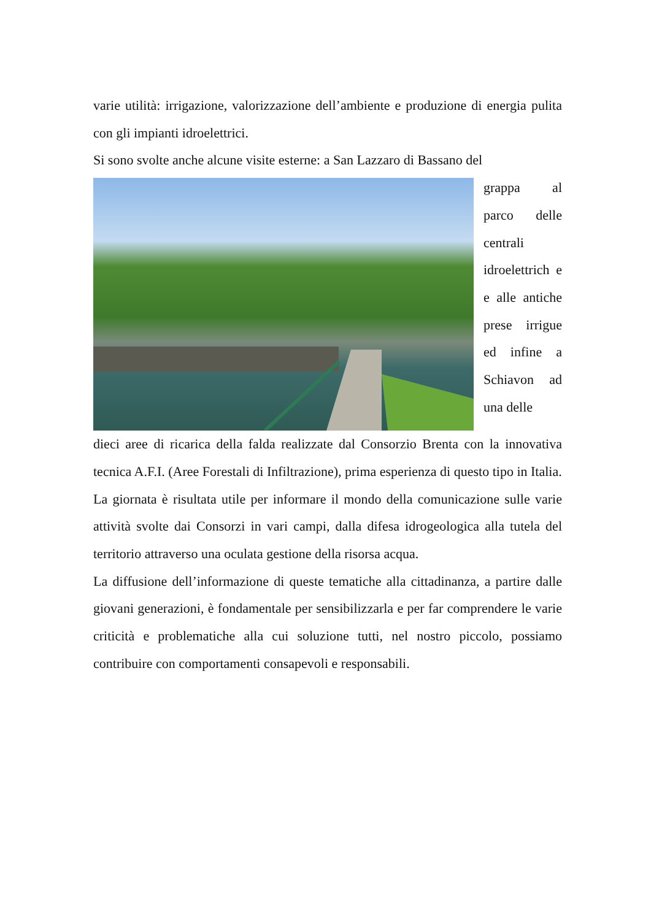varie utilità: irrigazione, valorizzazione dell’ambiente e produzione di energia pulita con gli impianti idroelettrici.
Si sono svolte anche alcune visite esterne: a San Lazzaro di Bassano del
grappa al parco delle centrali idroelettrich e e alle antiche prese irrigue ed infine a Schiavon ad una delle
dieci aree di ricarica della falda realizzate dal Consorzio Brenta con la innovativa tecnica A.F.I. (Aree Forestali di Infiltrazione), prima esperienza di questo tipo in Italia.
La giornata è risultata utile per informare il mondo della comunicazione sulle varie attività svolte dai Consorzi in vari campi, dalla difesa idrogeologica alla tutela del territorio attraverso una oculata gestione della risorsa acqua.
La diffusione dell’informazione di queste tematiche alla cittadinanza, a partire dalle giovani generazioni, è fondamentale per sensibilizzarla e per far comprendere le varie criticità e problematiche alla cui soluzione tutti, nel nostro piccolo, possiamo contribuire con comportamenti consapevoli e responsabili.